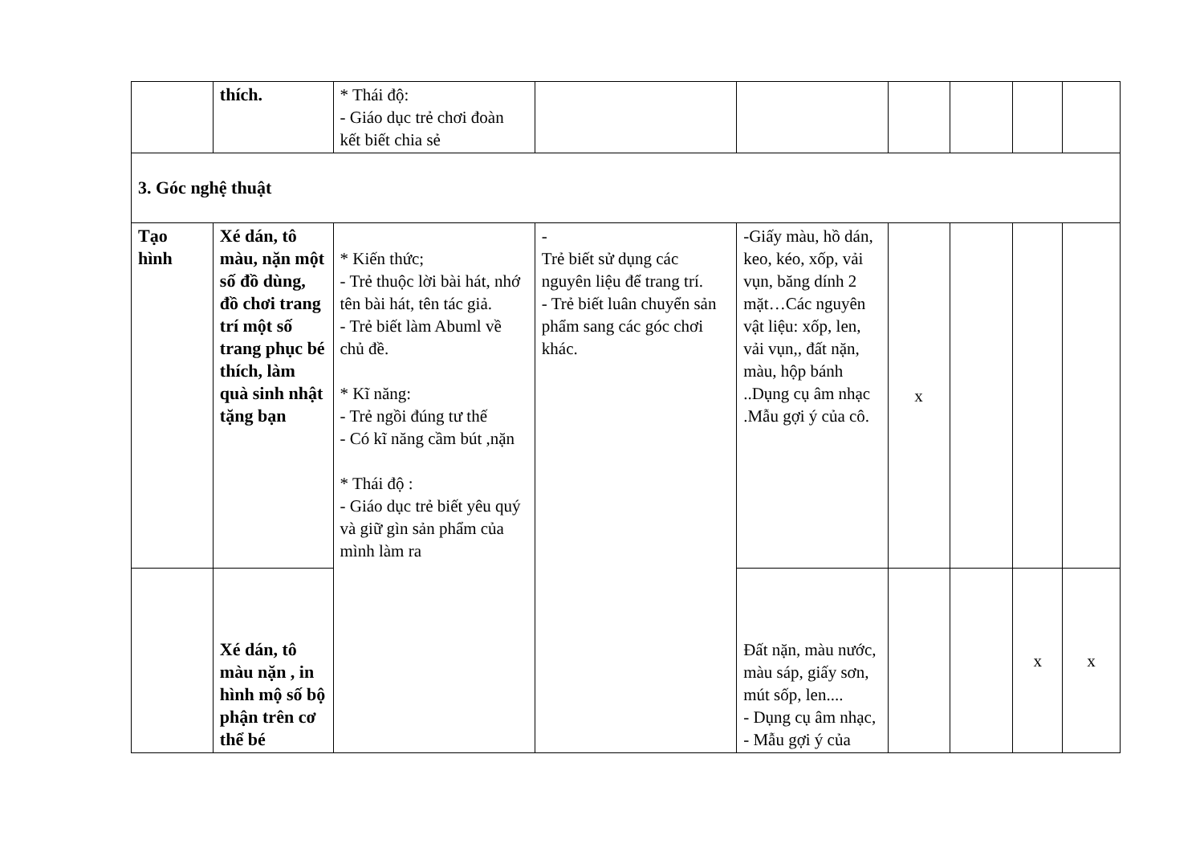| | thích. | * Thái độ: - Giáo dục trẻ chơi đoàn kết biết chia sẻ | | | | | | |
| 3. Góc nghệ thuật | | | | | | | | |
| Tạo hình | Xé dán, tô màu, nặn một số đồ dùng, đồ chơi trang trí một số trang phục bé thích, làm quà sinh nhật tặng bạn | * Kiến thức; - Trẻ thuộc lời bài hát, nhớ tên bài hát, tên tác giả. - Trẻ biết làm Abuml về chủ đề. * Kĩ năng: - Trẻ ngồi đúng tư thế - Có kĩ năng cầm bút ,nặn * Thái độ : - Giáo dục trẻ biết yêu quý và giữ gìn sản phẩm của mình làm ra | - Trẻ biết sử dụng các nguyên liệu để trang trí. - Trẻ biết luân chuyển sản phẩm sang các góc chơi khác. | -Giấy màu, hồ dán, keo, kéo, xốp, vải vụn, băng dính 2 mặt…Các nguyên vật liệu: xốp, len, vải vụn,, đất nặn, màu, hộp bánh ..Dụng cụ âm nhạc .Mẫu gợi ý của cô. | x | | | |
| | Xé dán, tô màu nặn , in hình mộ số bộ phận trên cơ thể bé | | | Đất nặn, màu nước, màu sáp, giấy sơn, mút sốp, len.... - Dụng cụ âm nhạc, - Mẫu gợi ý của | | | x | x |